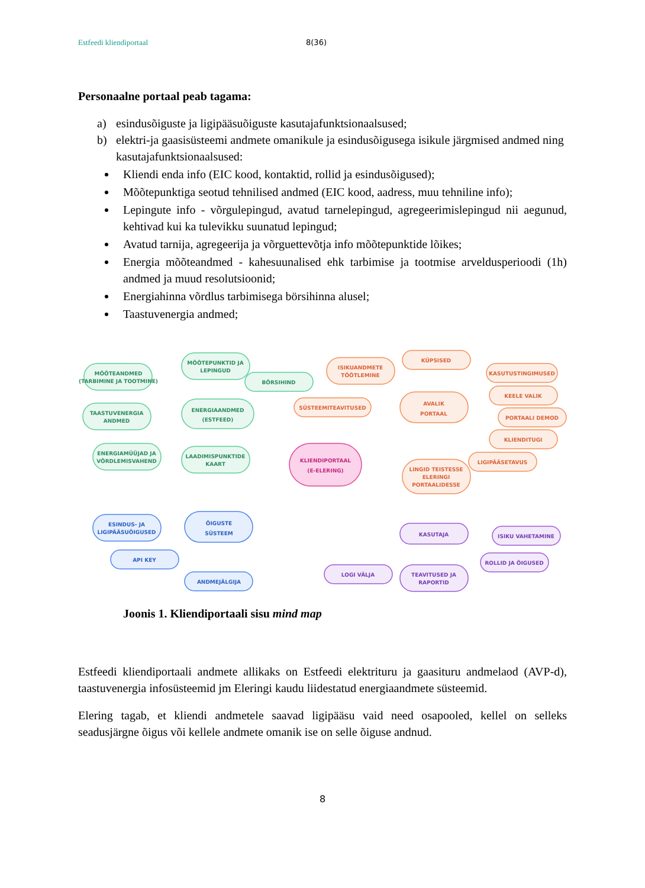Estfeedi kliendiportaal 8(36)
Personaalne portaal peab tagama:
a) esindusõiguste ja ligipääsuõiguste kasutajafunktsionaalsused;
b) elektri-ja gaasisüsteemi andmete omanikule ja esindusõigusega isikule järgmised andmed ning kasutajafunktsionaalsused:
Kliendi enda info (EIC kood, kontaktid, rollid ja esindusõigused);
Mõõtepunktiga seotud tehnilised andmed (EIC kood, aadress, muu tehniline info);
Lepingute info - võrgulepingud, avatud tarnelepingud, agregeerimislepingud nii aegunud, kehtivad kui ka tulevikku suunatud lepingud;
Avatud tarnija, agregeerija ja võrguettevõtja info mõõtepunktide lõikes;
Energia mõõteandmed - kahesuunalised ehk tarbimise ja tootmise arveldusperioodi (1h) andmed ja muud resolutsioonid;
Energiahinna võrdlus tarbimisega börsihinna alusel;
Taastuvenergia andmed;
MÕÕTEANDMED
(TARBIMINE JA TOOTMINE)
MÕÕTEPUNKTID JA
LEPINGUD
BÖRSIHIND
ENERGIAANDMED
(ESTFEED)
TAASTUVENERGIA
ANDMED
ENERGIAMÜÜJAD JA
VÕRDLEMISVAHEND
LAADIMISPUNKTIDE
KAART
KLIENDIPORTAAL
(E-ELERING)
ISIKUANDMETE
TÖÖTLEMINE
KÜPSISED
SÜSTEEMITEAVITUSED
AVALIK
PORTAAL
KASUTUSTINGIMUSED
KEELE VALIK
PORTAALI DEMOD
KLIENDITUGI
LIGIPÄÄSETAVUS
LINGID TEISTESSE
ELERINGI
PORTAALIDESSE
ESINDUS- JA
LIGIPÄÄSUÕIGUSED
ÕIGUSTE
SÜSTEEM
API KEY
ANDMEJÄLGIJA
KASUTAJA
ISIKU VAHETAMINE
ROLLID JA ÕIGUSED
LOGI VÄLJA
TEAVITUSED JA
RAPORTID
Joonis 1. Kliendiportaali sisu mind map
Estfeedi kliendiportaali andmete allikaks on Estfeedi elektrituru ja gaasituru andmelaod (AVP-d), taastuvenergia infosüsteemid jm Eleringi kaudu liidestatud energiaandmete süsteemid.
Elering tagab, et kliendi andmetele saavad ligipääsu vaid need osapooled, kellel on selleks seadusjärgne õigus või kellele andmete omanik ise on selle õiguse andnud.
8